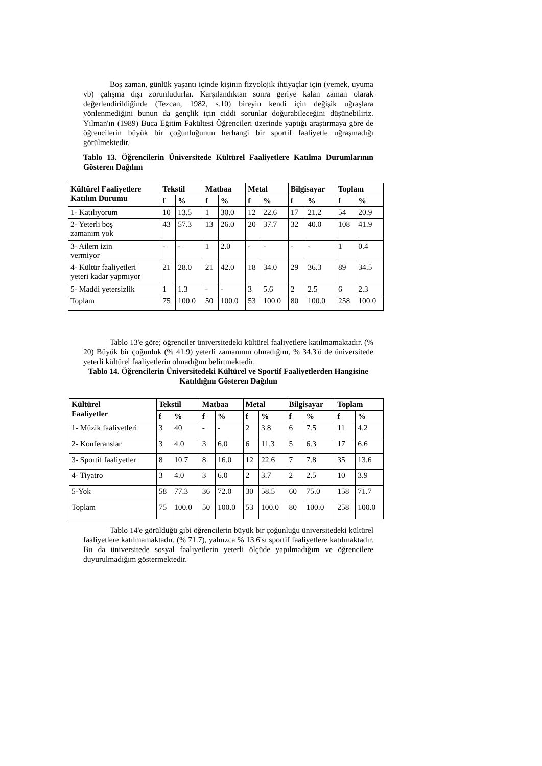Boş zaman, günlük yaşantı içinde kişinin fizyolojik ihtiyaçlar için (yemek, uyuma vb) çalışma dışı zorunludurlar. Karşılandıktan sonra geriye kalan zaman olarak değerlendirildiğinde (Tezcan, 1982, s.10) bireyin kendi için değişik uğraşlara yönlenmediğini bunun da gençlik için ciddi sorunlar doğurabileceğini düşünebiliriz. Yılman'ın (1989) Buca Eğitim Fakültesi Öğrencileri üzerinde yaptığı araştırmaya göre de öğrencilerin büyük bir çoğunluğunun herhangi bir sportif faaliyetle uğraşmadığı görülmektedir.
Tablo 13. Öğrencilerin Üniversitede Kültürel Faaliyetlere Katılma Durumlarının Gösteren Dağılım
| Kültürel Faaliyetlere Katılım Durumu | Tekstil | | Matbaa | | Metal | | Bilgisayar | | Toplam | |
| --- | --- | --- | --- | --- | --- | --- | --- | --- | --- | --- |
| | f | % | f | % | f | % | f | % | f | % |
| 1- Katılıyorum | 10 | 13.5 | 1 | 30.0 | 12 | 22.6 | 17 | 21.2 | 54 | 20.9 |
| 2- Yeterli boş zamanım yok | 43 | 57.3 | 13 | 26.0 | 20 | 37.7 | 32 | 40.0 | 108 | 41.9 |
| 3- Ailem izin vermiyor | - | - | 1 | 2.0 | - | - | - | - | 1 | 0.4 |
| 4- Kültür faaliyetleri yeteri kadar yapmıyor | 21 | 28.0 | 21 | 42.0 | 18 | 34.0 | 29 | 36.3 | 89 | 34.5 |
| 5- Maddi yetersizlik | 1 | 1.3 | - | - | 3 | 5.6 | 2 | 2.5 | 6 | 2.3 |
| Toplam | 75 | 100.0 | 50 | 100.0 | 53 | 100.0 | 80 | 100.0 | 258 | 100.0 |
Tablo 13'e göre; öğrenciler üniversitedeki kültürel faaliyetlere katılmamaktadır. (% 20) Büyük bir çoğunluk (% 41.9) yeterli zamanının olmadığını, % 34.3'ü de üniversitede yeterli kültürel faaliyetlerin olmadığını belirtmektedir.
Tablo 14. Öğrencilerin Üniversitedeki Kültürel ve Sportif Faaliyetlerden Hangisine Katıldığını Gösteren Dağılım
| Kültürel Faaliyetler | Tekstil | | Matbaa | | Metal | | Bilgisayar | | Toplam | |
| --- | --- | --- | --- | --- | --- | --- | --- | --- | --- | --- |
| | f | % | f | % | f | % | f | % | f | % |
| 1- Müzik faaliyetleri | 3 | 40 | - | - | 2 | 3.8 | 6 | 7.5 | 11 | 4.2 |
| 2- Konferanslar | 3 | 4.0 | 3 | 6.0 | 6 | 11.3 | 5 | 6.3 | 17 | 6.6 |
| 3- Sportif faaliyetler | 8 | 10.7 | 8 | 16.0 | 12 | 22.6 | 7 | 7.8 | 35 | 13.6 |
| 4- Tiyatro | 3 | 4.0 | 3 | 6.0 | 2 | 3.7 | 2 | 2.5 | 10 | 3.9 |
| 5-Yok | 58 | 77.3 | 36 | 72.0 | 30 | 58.5 | 60 | 75.0 | 158 | 71.7 |
| Toplam | 75 | 100.0 | 50 | 100.0 | 53 | 100.0 | 80 | 100.0 | 258 | 100.0 |
Tablo 14'e görüldüğü gibi öğrencilerin büyük bir çoğunluğu üniversitedeki kültürel faaliyetlere katılmamaktadır. (% 71.7), yalnızca % 13.6'sı sportif faaliyetlere katılmaktadır. Bu da üniversitede sosyal faaliyetlerin yeterli ölçüde yapılmadığım ve öğrencilere duyurulmadığım göstermektedir.